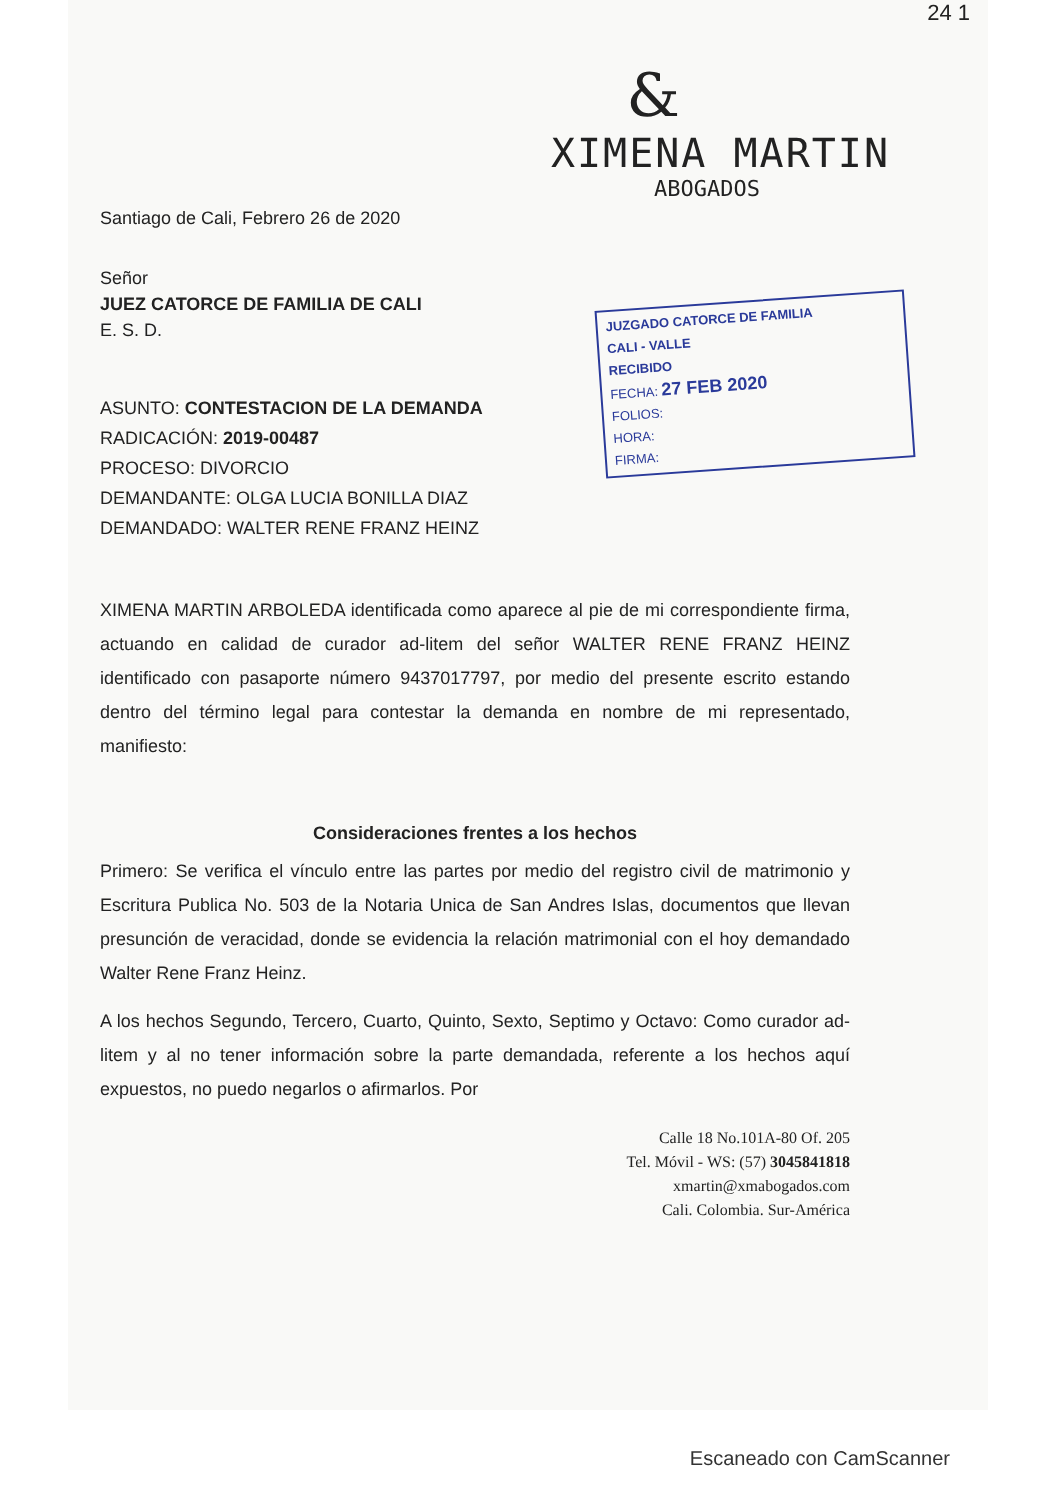24 1
&
XIMENA MARTIN
ABOGADOS
Santiago de Cali, Febrero 26 de 2020
Señor
JUEZ CATORCE DE FAMILIA DE CALI
E. S. D.
JUZGADO CATORCE DE FAMILIA
CALI - VALLE
RECIBIDO
FECHA: 27 FEB 2020
FOLIOS:
HORA:
FIRMA:
ASUNTO: CONTESTACION DE LA DEMANDA
RADICACIÓN: 2019-00487
PROCESO: DIVORCIO
DEMANDANTE: OLGA LUCIA BONILLA DIAZ
DEMANDADO: WALTER RENE FRANZ HEINZ
XIMENA MARTIN ARBOLEDA identificada como aparece al pie de mi correspondiente firma, actuando en calidad de curador ad-litem del señor WALTER RENE FRANZ HEINZ identificado con pasaporte número 9437017797, por medio del presente escrito estando dentro del término legal para contestar la demanda en nombre de mi representado, manifiesto:
Consideraciones frentes a los hechos
Primero: Se verifica el vínculo entre las partes por medio del registro civil de matrimonio y Escritura Publica No. 503 de la Notaria Unica de San Andres Islas, documentos que llevan presunción de veracidad, donde se evidencia la relación matrimonial con el hoy demandado Walter Rene Franz Heinz.
A los hechos Segundo, Tercero, Cuarto, Quinto, Sexto, Septimo y Octavo: Como curador ad-litem y al no tener información sobre la parte demandada, referente a los hechos aquí expuestos, no puedo negarlos o afirmarlos. Por
Calle 18 No.101A-80 Of. 205
Tel. Móvil - WS: (57) 3045841818
xmartin@xmabogados.com
Cali. Colombia. Sur-América
Escaneado con CamScanner